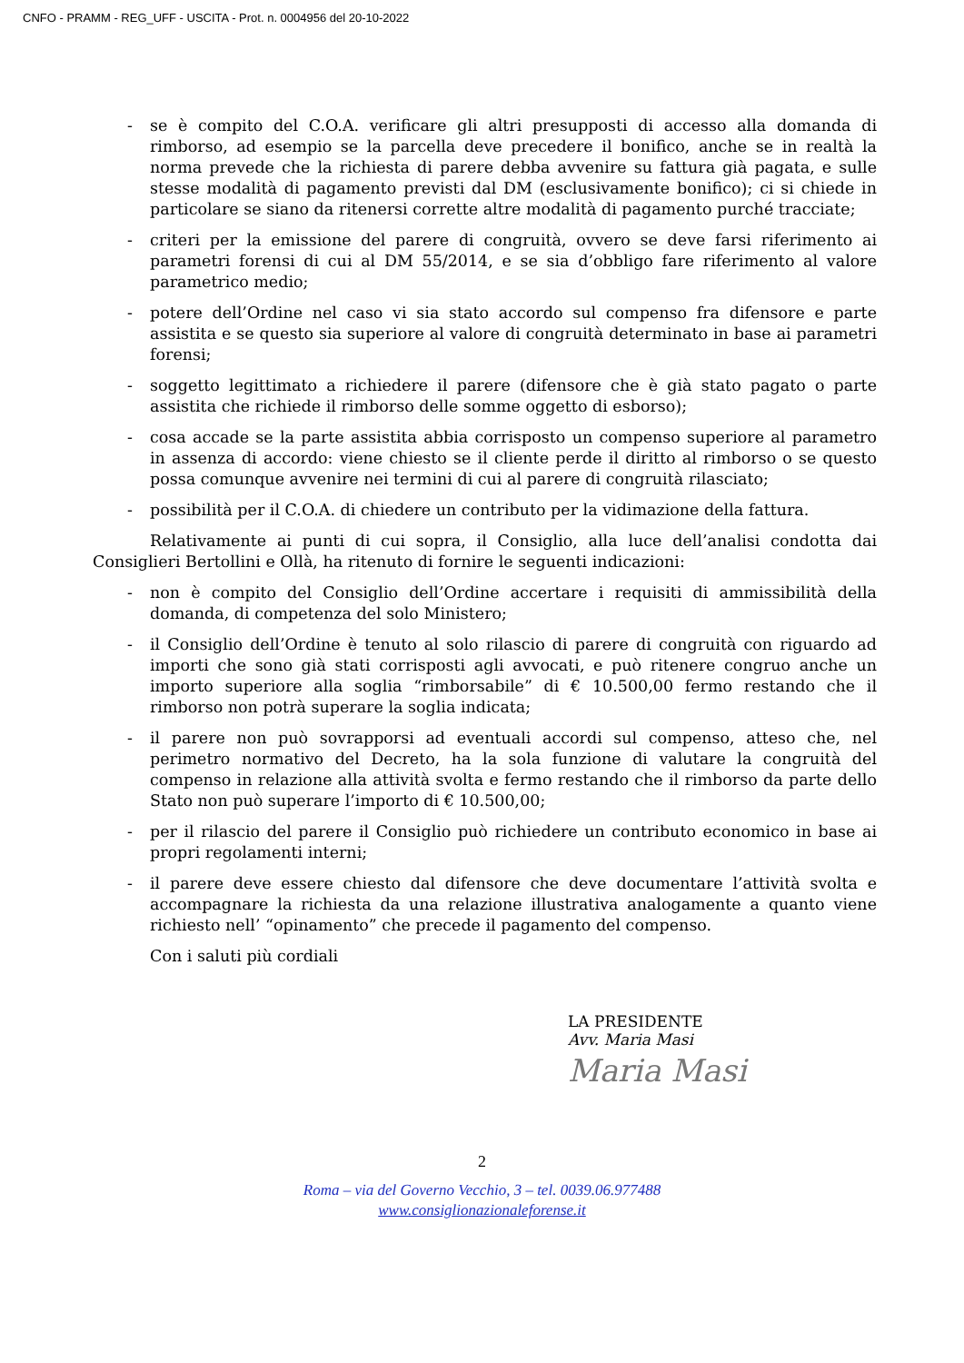CNFO - PRAMM - REG_UFF - USCITA - Prot. n. 0004956 del 20-10-2022
- se è compito del C.O.A. verificare gli altri presupposti di accesso alla domanda di rimborso, ad esempio se la parcella deve precedere il bonifico, anche se in realtà la norma prevede che la richiesta di parere debba avvenire su fattura già pagata, e sulle stesse modalità di pagamento previsti dal DM (esclusivamente bonifico); ci si chiede in particolare se siano da ritenersi corrette altre modalità di pagamento purché tracciate;
- criteri per la emissione del parere di congruità, ovvero se deve farsi riferimento ai parametri forensi di cui al DM 55/2014, e se sia d’obbligo fare riferimento al valore parametrico medio;
- potere dell’Ordine nel caso vi sia stato accordo sul compenso fra difensore e parte assistita e se questo sia superiore al valore di congruità determinato in base ai parametri forensi;
- soggetto legittimato a richiedere il parere (difensore che è già stato pagato o parte assistita che richiede il rimborso delle somme oggetto di esborso);
- cosa accade se la parte assistita abbia corrisposto un compenso superiore al parametro in assenza di accordo: viene chiesto se il cliente perde il diritto al rimborso o se questo possa comunque avvenire nei termini di cui al parere di congruità rilasciato;
- possibilità per il C.O.A. di chiedere un contributo per la vidimazione della fattura.
Relativamente ai punti di cui sopra, il Consiglio, alla luce dell’analisi condotta dai Consiglieri Bertollini e Ollà, ha ritenuto di fornire le seguenti indicazioni:
- non è compito del Consiglio dell’Ordine accertare i requisiti di ammissibilità della domanda, di competenza del solo Ministero;
- il Consiglio dell’Ordine è tenuto al solo rilascio di parere di congruità con riguardo ad importi che sono già stati corrisposti agli avvocati, e può ritenere congruo anche un importo superiore alla soglia “rimborsabile” di € 10.500,00 fermo restando che il rimborso non potrà superare la soglia indicata;
- il parere non può sovrapporsi ad eventuali accordi sul compenso, atteso che, nel perimetro normativo del Decreto, ha la sola funzione di valutare la congruità del compenso in relazione alla attività svolta e fermo restando che il rimborso da parte dello Stato non può superare l’importo di € 10.500,00;
- per il rilascio del parere il Consiglio può richiedere un contributo economico in base ai propri regolamenti interni;
- il parere deve essere chiesto dal difensore che deve documentare l’attività svolta e accompagnare la richiesta da una relazione illustrativa analogamente a quanto viene richiesto nell’ “opinamento” che precede il pagamento del compenso.
Con i saluti più cordiali
LA PRESIDENTE
Avv. Maria Masi
Maria Masi
2
Roma – via del Governo Vecchio, 3 – tel. 0039.06.977488
www.consiglionazionaleforense.it